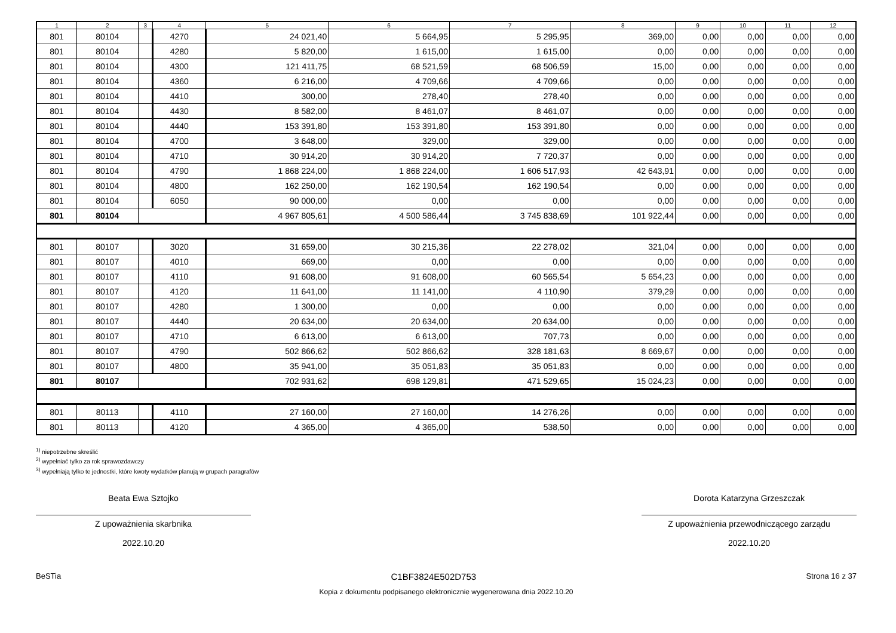| 1 | 2 | 3 | 4 | 5 | 6 | 7 | 8 | 9 | 10 | 11 | 12 |
| --- | --- | --- | --- | --- | --- | --- | --- | --- | --- | --- | --- |
| 801 | 80104 | | 4270 | 24 021,40 | 5 664,95 | 5 295,95 | 369,00 | 0,00 | 0,00 | 0,00 | 0,00 |
| 801 | 80104 | | 4280 | 5 820,00 | 1 615,00 | 1 615,00 | 0,00 | 0,00 | 0,00 | 0,00 | 0,00 |
| 801 | 80104 | | 4300 | 121 411,75 | 68 521,59 | 68 506,59 | 15,00 | 0,00 | 0,00 | 0,00 | 0,00 |
| 801 | 80104 | | 4360 | 6 216,00 | 4 709,66 | 4 709,66 | 0,00 | 0,00 | 0,00 | 0,00 | 0,00 |
| 801 | 80104 | | 4410 | 300,00 | 278,40 | 278,40 | 0,00 | 0,00 | 0,00 | 0,00 | 0,00 |
| 801 | 80104 | | 4430 | 8 582,00 | 8 461,07 | 8 461,07 | 0,00 | 0,00 | 0,00 | 0,00 | 0,00 |
| 801 | 80104 | | 4440 | 153 391,80 | 153 391,80 | 153 391,80 | 0,00 | 0,00 | 0,00 | 0,00 | 0,00 |
| 801 | 80104 | | 4700 | 3 648,00 | 329,00 | 329,00 | 0,00 | 0,00 | 0,00 | 0,00 | 0,00 |
| 801 | 80104 | | 4710 | 30 914,20 | 30 914,20 | 7 720,37 | 0,00 | 0,00 | 0,00 | 0,00 | 0,00 |
| 801 | 80104 | | 4790 | 1 868 224,00 | 1 868 224,00 | 1 606 517,93 | 42 643,91 | 0,00 | 0,00 | 0,00 | 0,00 |
| 801 | 80104 | | 4800 | 162 250,00 | 162 190,54 | 162 190,54 | 0,00 | 0,00 | 0,00 | 0,00 | 0,00 |
| 801 | 80104 | | 6050 | 90 000,00 | 0,00 | 0,00 | 0,00 | 0,00 | 0,00 | 0,00 | 0,00 |
| 801 | 80104 | | | 4 967 805,61 | 4 500 586,44 | 3 745 838,69 | 101 922,44 | 0,00 | 0,00 | 0,00 | 0,00 |
| 801 | 80107 | | 3020 | 31 659,00 | 30 215,36 | 22 278,02 | 321,04 | 0,00 | 0,00 | 0,00 | 0,00 |
| 801 | 80107 | | 4010 | 669,00 | 0,00 | 0,00 | 0,00 | 0,00 | 0,00 | 0,00 | 0,00 |
| 801 | 80107 | | 4110 | 91 608,00 | 91 608,00 | 60 565,54 | 5 654,23 | 0,00 | 0,00 | 0,00 | 0,00 |
| 801 | 80107 | | 4120 | 11 641,00 | 11 141,00 | 4 110,90 | 379,29 | 0,00 | 0,00 | 0,00 | 0,00 |
| 801 | 80107 | | 4280 | 1 300,00 | 0,00 | 0,00 | 0,00 | 0,00 | 0,00 | 0,00 | 0,00 |
| 801 | 80107 | | 4440 | 20 634,00 | 20 634,00 | 20 634,00 | 0,00 | 0,00 | 0,00 | 0,00 | 0,00 |
| 801 | 80107 | | 4710 | 6 613,00 | 6 613,00 | 707,73 | 0,00 | 0,00 | 0,00 | 0,00 | 0,00 |
| 801 | 80107 | | 4790 | 502 866,62 | 502 866,62 | 328 181,63 | 8 669,67 | 0,00 | 0,00 | 0,00 | 0,00 |
| 801 | 80107 | | 4800 | 35 941,00 | 35 051,83 | 35 051,83 | 0,00 | 0,00 | 0,00 | 0,00 | 0,00 |
| 801 | 80107 | | | 702 931,62 | 698 129,81 | 471 529,65 | 15 024,23 | 0,00 | 0,00 | 0,00 | 0,00 |
| 801 | 80113 | | 4110 | 27 160,00 | 27 160,00 | 14 276,26 | 0,00 | 0,00 | 0,00 | 0,00 | 0,00 |
| 801 | 80113 | | 4120 | 4 365,00 | 4 365,00 | 538,50 | 0,00 | 0,00 | 0,00 | 0,00 | 0,00 |
<sup>1)</sup> niepotrzebne skreślić
<sup>2)</sup> wypełniać tylko za rok sprawozdawczy
<sup>3)</sup> wypełniają tylko te jednostki, które kwoty wydatków planują w grupach paragrafów
Beata Ewa Sztojko
Z upoważnienia skarbnika
2022.10.20
Dorota Katarzyna Grzeszczak
Z upoważnienia przewodniczącego zarządu
2022.10.20
BeSTia C1BF3824E502D753 Strona 16 z 37
Kopia z dokumentu podpisanego elektronicznie wygenerowana dnia 2022.10.20